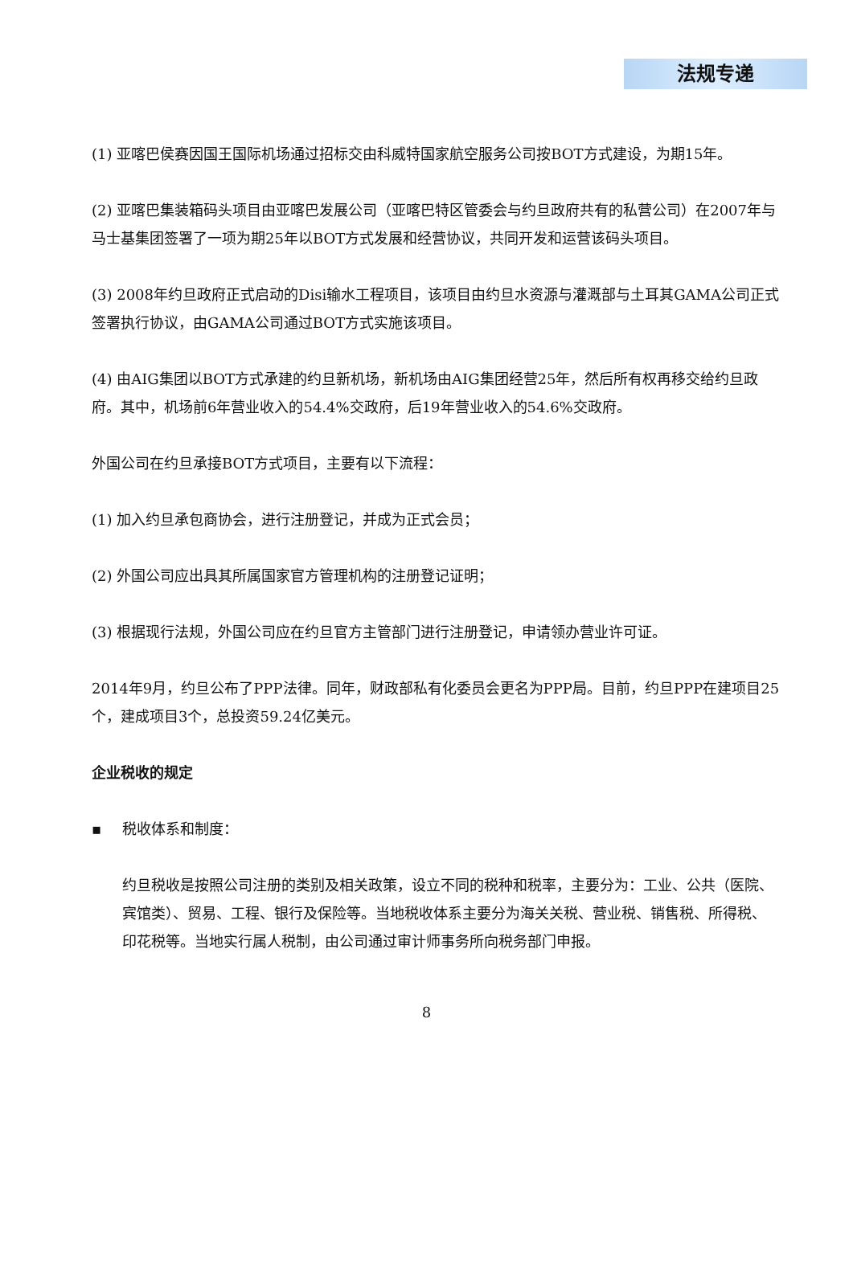法规专递
(1) 亚喀巴侯赛因国王国际机场通过招标交由科威特国家航空服务公司按BOT方式建设，为期15年。
(2) 亚喀巴集装箱码头项目由亚喀巴发展公司（亚喀巴特区管委会与约旦政府共有的私营公司）在2007年与马士基集团签署了一项为期25年以BOT方式发展和经营协议，共同开发和运营该码头项目。
(3) 2008年约旦政府正式启动的Disi输水工程项目，该项目由约旦水资源与灌溉部与土耳其GAMA公司正式签署执行协议，由GAMA公司通过BOT方式实施该项目。
(4) 由AIG集团以BOT方式承建的约旦新机场，新机场由AIG集团经营25年，然后所有权再移交给约旦政府。其中，机场前6年营业收入的54.4%交政府，后19年营业收入的54.6%交政府。
外国公司在约旦承接BOT方式项目，主要有以下流程：
(1) 加入约旦承包商协会，进行注册登记，并成为正式会员；
(2) 外国公司应出具其所属国家官方管理机构的注册登记证明；
(3) 根据现行法规，外国公司应在约旦官方主管部门进行注册登记，申请领办营业许可证。
2014年9月，约旦公布了PPP法律。同年，财政部私有化委员会更名为PPP局。目前，约旦PPP在建项目25个，建成项目3个，总投资59.24亿美元。
企业税收的规定
▪ 税收体系和制度：
约旦税收是按照公司注册的类别及相关政策，设立不同的税种和税率，主要分为：工业、公共（医院、宾馆类）、贸易、工程、银行及保险等。当地税收体系主要分为海关关税、营业税、销售税、所得税、印花税等。当地实行属人税制，由公司通过审计师事务所向税务部门申报。
8